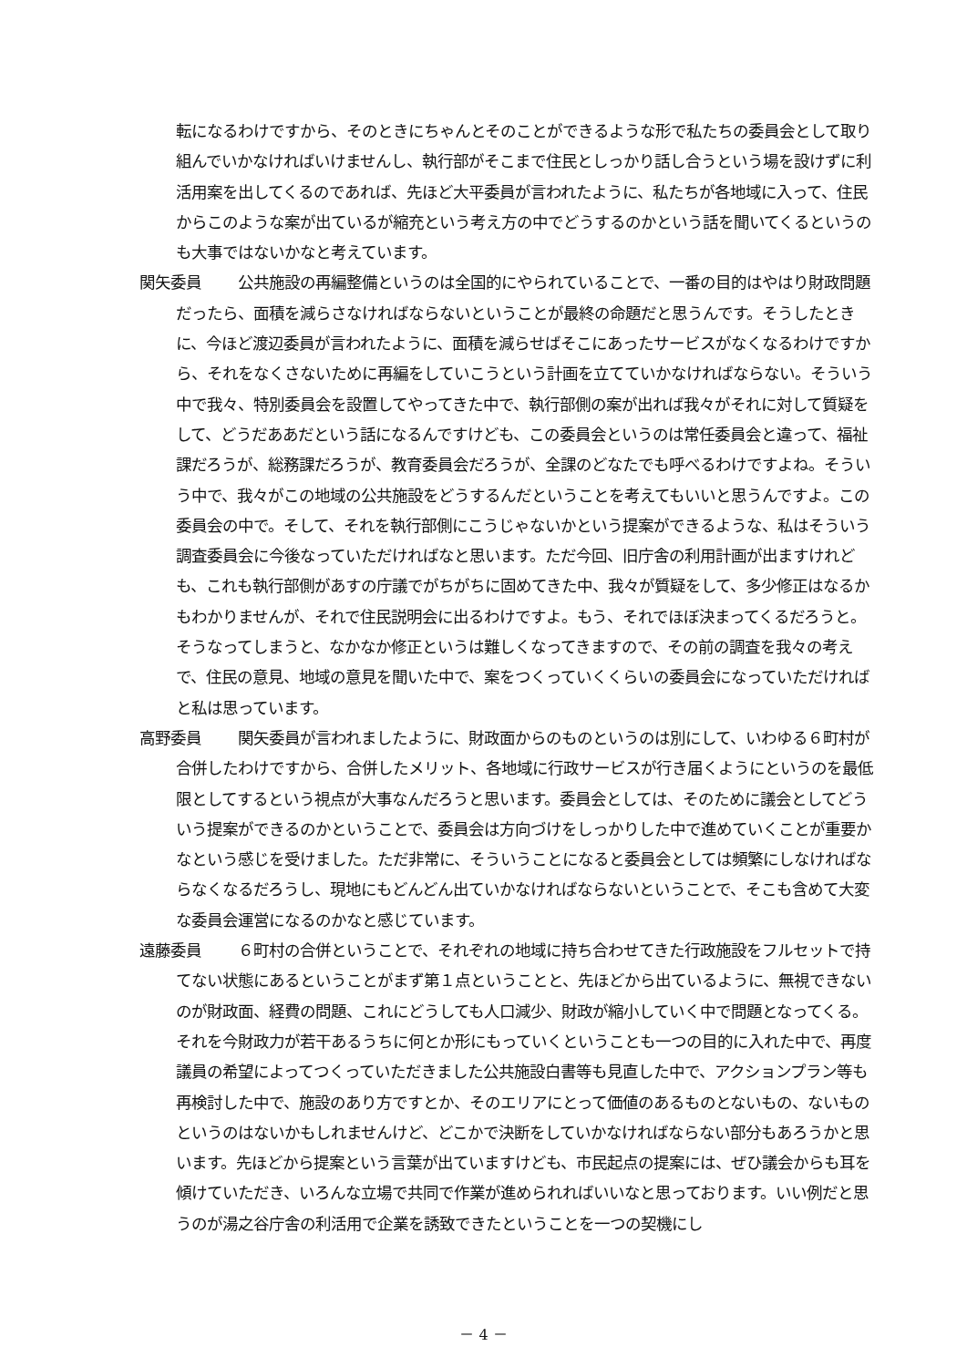転になるわけですから、そのときにちゃんとそのことができるような形で私たちの委員会として取り組んでいかなければいけませんし、執行部がそこまで住民としっかり話し合うという場を設けずに利活用案を出してくるのであれば、先ほど大平委員が言われたように、私たちが各地域に入って、住民からこのような案が出ているが縮充という考え方の中でどうするのかという話を聞いてくるというのも大事ではないかなと考えています。
関矢委員 公共施設の再編整備というのは全国的にやられていることで、一番の目的はやはり財政問題だったら、面積を減らさなければならないということが最終の命題だと思うんです。そうしたときに、今ほど渡辺委員が言われたように、面積を減らせばそこにあったサービスがなくなるわけですから、それをなくさないために再編をしていこうという計画を立てていかなければならない。そういう中で我々、特別委員会を設置してやってきた中で、執行部側の案が出れば我々がそれに対して質疑をして、どうだああだという話になるんですけども、この委員会というのは常任委員会と違って、福祉課だろうが、総務課だろうが、教育委員会だろうが、全課のどなたでも呼べるわけですよね。そういう中で、我々がこの地域の公共施設をどうするんだということを考えてもいいと思うんですよ。この委員会の中で。そして、それを執行部側にこうじゃないかという提案ができるような、私はそういう調査委員会に今後なっていただければなと思います。ただ今回、旧庁舎の利用計画が出ますけれども、これも執行部側があすの庁議でがちがちに固めてきた中、我々が質疑をして、多少修正はなるかもわかりませんが、それで住民説明会に出るわけですよ。もう、それでほぼ決まってくるだろうと。そうなってしまうと、なかなか修正というは難しくなってきますので、その前の調査を我々の考えで、住民の意見、地域の意見を聞いた中で、案をつくっていくくらいの委員会になっていただければと私は思っています。
高野委員 関矢委員が言われましたように、財政面からのものというのは別にして、いわゆる６町村が合併したわけですから、合併したメリット、各地域に行政サービスが行き届くようにというのを最低限としてするという視点が大事なんだろうと思います。委員会としては、そのために議会としてどういう提案ができるのかということで、委員会は方向づけをしっかりした中で進めていくことが重要かなという感じを受けました。ただ非常に、そういうことになると委員会としては頻繁にしなければならなくなるだろうし、現地にもどんどん出ていかなければならないということで、そこも含めて大変な委員会運営になるのかなと感じています。
遠藤委員 ６町村の合併ということで、それぞれの地域に持ち合わせてきた行政施設をフルセットで持てない状態にあるということがまず第１点ということと、先ほどから出ているように、無視できないのが財政面、経費の問題、これにどうしても人口減少、財政が縮小していく中で問題となってくる。それを今財政力が若干あるうちに何とか形にもっていくということも一つの目的に入れた中で、再度議員の希望によってつくっていただきました公共施設白書等も見直した中で、アクションプラン等も再検討した中で、施設のあり方ですとか、そのエリアにとって価値のあるものとないもの、ないものというのはないかもしれませんけど、どこかで決断をしていかなければならない部分もあろうかと思います。先ほどから提案という言葉が出ていますけども、市民起点の提案には、ぜひ議会からも耳を傾けていただき、いろんな立場で共同で作業が進められればいいなと思っております。いい例だと思うのが湯之谷庁舎の利活用で企業を誘致できたということを一つの契機にし
－ 4 －